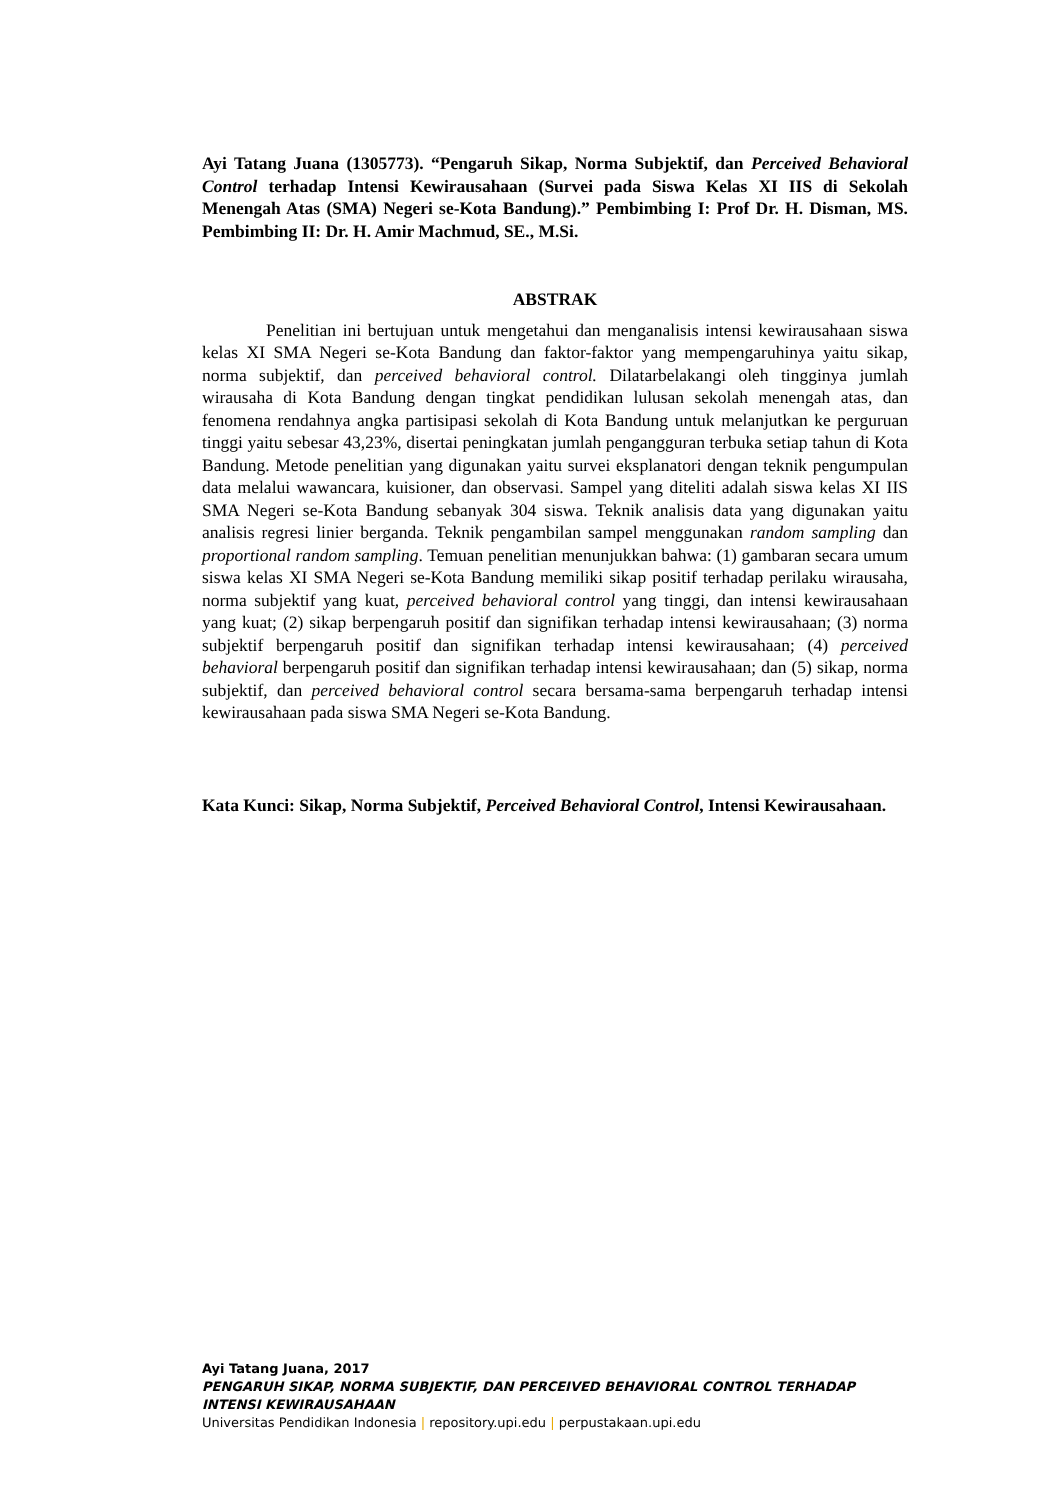Ayi Tatang Juana (1305773). “Pengaruh Sikap, Norma Subjektif, dan Perceived Behavioral Control terhadap Intensi Kewirausahaan (Survei pada Siswa Kelas XI IIS di Sekolah Menengah Atas (SMA) Negeri se-Kota Bandung).” Pembimbing I: Prof Dr. H. Disman, MS. Pembimbing II: Dr. H. Amir Machmud, SE., M.Si.
ABSTRAK
Penelitian ini bertujuan untuk mengetahui dan menganalisis intensi kewirausahaan siswa kelas XI SMA Negeri se-Kota Bandung dan faktor-faktor yang mempengaruhinya yaitu sikap, norma subjektif, dan perceived behavioral control. Dilatarbelakangi oleh tingginya jumlah wirausaha di Kota Bandung dengan tingkat pendidikan lulusan sekolah menengah atas, dan fenomena rendahnya angka partisipasi sekolah di Kota Bandung untuk melanjutkan ke perguruan tinggi yaitu sebesar 43,23%, disertai peningkatan jumlah pengangguran terbuka setiap tahun di Kota Bandung. Metode penelitian yang digunakan yaitu survei eksplanatori dengan teknik pengumpulan data melalui wawancara, kuisioner, dan observasi. Sampel yang diteliti adalah siswa kelas XI IIS SMA Negeri se-Kota Bandung sebanyak 304 siswa. Teknik analisis data yang digunakan yaitu analisis regresi linier berganda. Teknik pengambilan sampel menggunakan random sampling dan proportional random sampling. Temuan penelitian menunjukkan bahwa: (1) gambaran secara umum siswa kelas XI SMA Negeri se-Kota Bandung memiliki sikap positif terhadap perilaku wirausaha, norma subjektif yang kuat, perceived behavioral control yang tinggi, dan intensi kewirausahaan yang kuat; (2) sikap berpengaruh positif dan signifikan terhadap intensi kewirausahaan; (3) norma subjektif berpengaruh positif dan signifikan terhadap intensi kewirausahaan; (4) perceived behavioral berpengaruh positif dan signifikan terhadap intensi kewirausahaan; dan (5) sikap, norma subjektif, dan perceived behavioral control secara bersama-sama berpengaruh terhadap intensi kewirausahaan pada siswa SMA Negeri se-Kota Bandung.
Kata Kunci: Sikap, Norma Subjektif, Perceived Behavioral Control, Intensi Kewirausahaan.
Ayi Tatang Juana, 2017
PENGARUH SIKAP, NORMA SUBJEKTIF, DAN PERCEIVED BEHAVIORAL CONTROL TERHADAP
INTENSI KEWIRAUSAHAAN
Universitas Pendidikan Indonesia | repository.upi.edu | perpustakaan.upi.edu